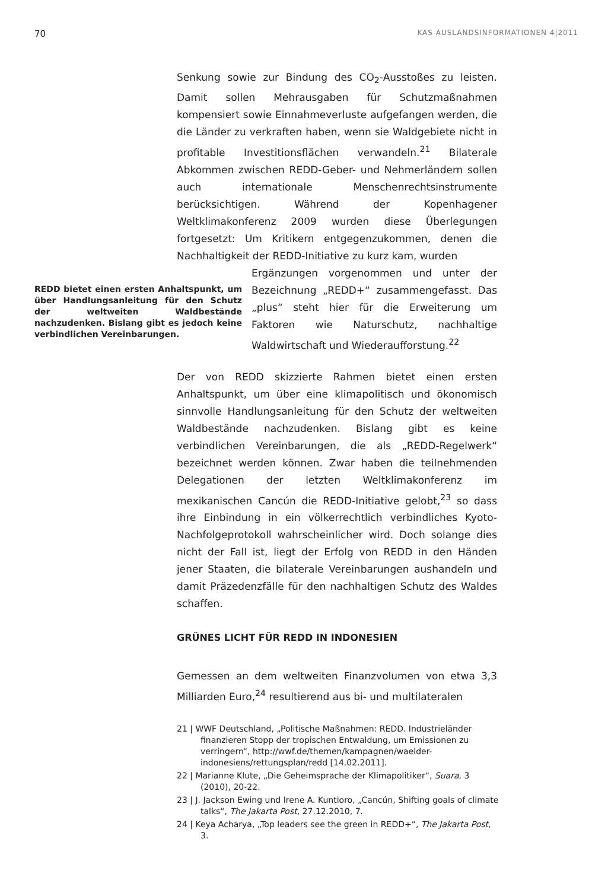70 KAS AUSLANDSINFORMATIONEN 4|2011
Senkung sowie zur Bindung des CO<sub>2</sub>-Ausstoßes zu leisten. Damit sollen Mehrausgaben für Schutzmaßnahmen kompensiert sowie Einnahmeverluste aufgefangen werden, die die Länder zu verkraften haben, wenn sie Waldgebiete nicht in profitable Investitionsflächen verwandeln.<sup>21</sup> Bilaterale Abkommen zwischen REDD-Geber- und Nehmerländern sollen auch internationale Menschenrechtsinstrumente berücksichtigen. Während der Kopenhagener Weltklimakonferenz 2009 wurden diese Überlegungen fortgesetzt: Um Kritikern entgegenzukommen, denen die Nachhaltigkeit der REDD-Initiative zu kurz kam, wurden
REDD bietet einen ersten Anhaltspunkt, um über Handlungsanleitung für den Schutz der weltweiten Waldbestände nachzudenken. Bislang gibt es jedoch keine verbindlichen Vereinbarungen.
Ergänzungen vorgenommen und unter der Bezeichnung „REDD+“ zusammengefasst. Das „plus“ steht hier für die Erweiterung um Faktoren wie Naturschutz, nachhaltige Waldwirtschaft und Wiederaufforstung.<sup>22</sup>
Der von REDD skizzierte Rahmen bietet einen ersten Anhaltspunkt, um über eine klimapolitisch und ökonomisch sinnvolle Handlungsanleitung für den Schutz der weltweiten Waldbestände nachzudenken. Bislang gibt es keine verbindlichen Vereinbarungen, die als „REDD-Regelwerk“ bezeichnet werden können. Zwar haben die teilnehmenden Delegationen der letzten Weltklimakonferenz im mexikanischen Cancún die REDD-Initiative gelobt,<sup>23</sup> so dass ihre Einbindung in ein völkerrechtlich verbindliches Kyoto-Nachfolgeprotokoll wahrscheinlicher wird. Doch solange dies nicht der Fall ist, liegt der Erfolg von REDD in den Händen jener Staaten, die bilaterale Vereinbarungen aushandeln und damit Präzedenzfälle für den nachhaltigen Schutz des Waldes schaffen.
GRÜNES LICHT FÜR REDD IN INDONESIEN
Gemessen an dem weltweiten Finanzvolumen von etwa 3,3 Milliarden Euro,<sup>24</sup> resultierend aus bi- und multilateralen
21 | WWF Deutschland, „Politische Maßnahmen: REDD. Industrieländer finanzieren Stopp der tropischen Entwaldung, um Emissionen zu verringern“, http://wwf.de/themen/kampagnen/waelder-indonesiens/rettungsplan/redd [14.02.2011].
22 | Marianne Klute, „Die Geheimsprache der Klimapolitiker“, Suara, 3 (2010), 20-22.
23 | J. Jackson Ewing und Irene A. Kuntioro, „Cancún, Shifting goals of climate talks“, The Jakarta Post, 27.12.2010, 7.
24 | Keya Acharya, „Top leaders see the green in REDD+“, The Jakarta Post, 3.